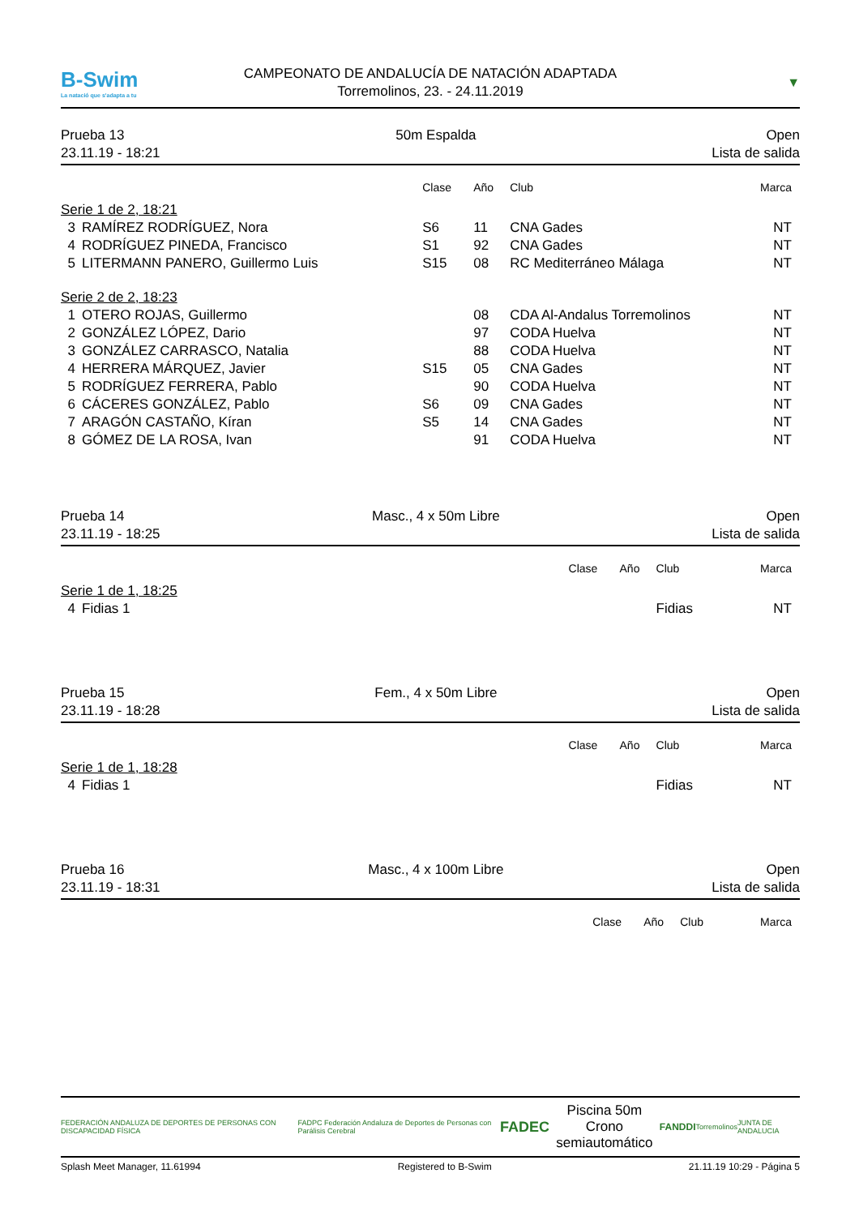B-Swim
La natació que s'adapta a tu
CAMPEONATO DE ANDALUCÍA DE NATACIÓN ADAPTADA
Torremolinos, 23. - 24.11.2019
▼
Prueba 13
23.11.19 - 18:21
50m Espalda Open
Lista de salida
| | | Clase | Año | Club | Marca |
| --- | --- | --- | --- | --- | --- |
| Serie 1 de 2, 18:21 | | | | | |
| 3 | RAMÍREZ RODRÍGUEZ, Nora | S6 | 11 | CNA Gades | NT |
| 4 | RODRÍGUEZ PINEDA, Francisco | S1 | 92 | CNA Gades | NT |
| 5 | LITERMANN PANERO, Guillermo Luis | S15 | 08 | RC Mediterráneo Málaga | NT |
| Serie 2 de 2, 18:23 | | | | | |
| 1 | OTERO ROJAS, Guillermo | | 08 | CDA Al-Andalus Torremolinos | NT |
| 2 | GONZÁLEZ LÓPEZ, Dario | | 97 | CODA Huelva | NT |
| 3 | GONZÁLEZ CARRASCO, Natalia | | 88 | CODA Huelva | NT |
| 4 | HERRERA MÁRQUEZ, Javier | S15 | 05 | CNA Gades | NT |
| 5 | RODRÍGUEZ FERRERA, Pablo | | 90 | CODA Huelva | NT |
| 6 | CÁCERES GONZÁLEZ, Pablo | S6 | 09 | CNA Gades | NT |
| 7 | ARAGÓN CASTAÑO, Kíran | S5 | 14 | CNA Gades | NT |
| 8 | GÓMEZ DE LA ROSA, Ivan | | 91 | CODA Huelva | NT |
Prueba 14
23.11.19 - 18:25
Masc., 4 x 50m Libre Open
Lista de salida
| | | Clase | Año | Club | Marca |
| --- | --- | --- | --- | --- | --- |
| Serie 1 de 1, 18:25 | | | | | |
| 4 | Fidias 1 | | | Fidias | NT |
Prueba 15
23.11.19 - 18:28
Fem., 4 x 50m Libre Open
Lista de salida
| | | Clase | Año | Club | Marca |
| --- | --- | --- | --- | --- | --- |
| Serie 1 de 1, 18:28 | | | | | |
| 4 | Fidias 1 | | | Fidias | NT |
Prueba 16
23.11.19 - 18:31
Masc., 4 x 100m Libre Open
Lista de salida
| | Clase | Año | Club | Marca |
| --- | --- | --- | --- | --- |
FEDERACIÓN ANDALUZA DE DEPORTES DE PERSONAS CON DISCAPACIDAD FÍSICA FADPC Federación Andaluza de Deportes de Personas con Parálisis Cerebral FADEC
Piscina 50m
Crono semiautomático
FANDDI Torremolinos JUNTA DE ANDALUCIA
Splash Meet Manager, 11.61994 Registered to B-Swim 21.11.19 10:29 - Página 5